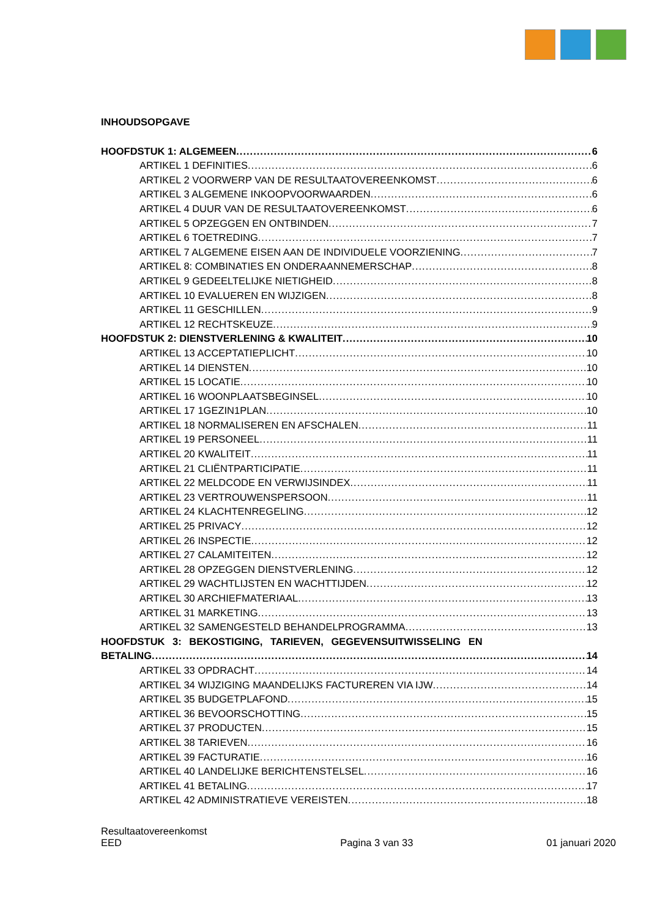INHOUDSOPGAVE
HOOFDSTUK 1: ALGEMEEN 6
ARTIKEL 1 DEFINITIES 6
ARTIKEL 2 VOORWERP VAN DE RESULTAATOVEREENKOMST 6
ARTIKEL 3 ALGEMENE INKOOPVOORWAARDEN 6
ARTIKEL 4 DUUR VAN DE RESULTAATOVEREENKOMST 6
ARTIKEL 5 OPZEGGEN EN ONTBINDEN 7
ARTIKEL 6 TOETREDING 7
ARTIKEL 7 ALGEMENE EISEN AAN DE INDIVIDUELE VOORZIENING 7
ARTIKEL 8: COMBINATIES EN ONDERAANNEMERSCHAP 8
ARTIKEL 9 GEDEELTELIJKE NIETIGHEID 8
ARTIKEL 10 EVALUEREN EN WIJZIGEN 8
ARTIKEL 11 GESCHILLEN 9
ARTIKEL 12 RECHTSKEUZE 9
HOOFDSTUK 2: DIENSTVERLENING & KWALITEIT 10
ARTIKEL 13 ACCEPTATIEPLICHT 10
ARTIKEL 14 DIENSTEN 10
ARTIKEL 15 LOCATIE 10
ARTIKEL 16 WOONPLAATSBEGINSEL 10
ARTIKEL 17 1GEZIN1PLAN 10
ARTIKEL 18 NORMALISEREN EN AFSCHALEN 11
ARTIKEL 19 PERSONEEL 11
ARTIKEL 20 KWALITEIT 11
ARTIKEL 21 CLIËNTPARTICIPATIE 11
ARTIKEL 22 MELDCODE EN VERWIJSINDEX 11
ARTIKEL 23 VERTROUWENSPERSOON 11
ARTIKEL 24 KLACHTENREGELING 12
ARTIKEL 25 PRIVACY 12
ARTIKEL 26 INSPECTIE 12
ARTIKEL 27 CALAMITEITEN 12
ARTIKEL 28 OPZEGGEN DIENSTVERLENING 12
ARTIKEL 29 WACHTLIJSTEN EN WACHTTIJDEN 12
ARTIKEL 30 ARCHIEFMATERIAAL 13
ARTIKEL 31 MARKETING 13
ARTIKEL 32 SAMENGESTELD BEHANDELPROGRAMMA 13
HOOFDSTUK 3: BEKOSTIGING, TARIEVEN, GEGEVENSUITWISSELING EN
BETALING 14
ARTIKEL 33 OPDRACHT 14
ARTIKEL 34 WIJZIGING MAANDELIJKS FACTUREREN VIA IJW 14
ARTIKEL 35 BUDGETPLAFOND 15
ARTIKEL 36 BEVOORSCHOTTING 15
ARTIKEL 37 PRODUCTEN 15
ARTIKEL 38 TARIEVEN 16
ARTIKEL 39 FACTURATIE 16
ARTIKEL 40 LANDELIJKE BERICHTENSTELSEL 16
ARTIKEL 41 BETALING 17
ARTIKEL 42 ADMINISTRATIEVE VEREISTEN 18
Resultaatovereenkomst
EED
Pagina 3 van 33
01 januari 2020